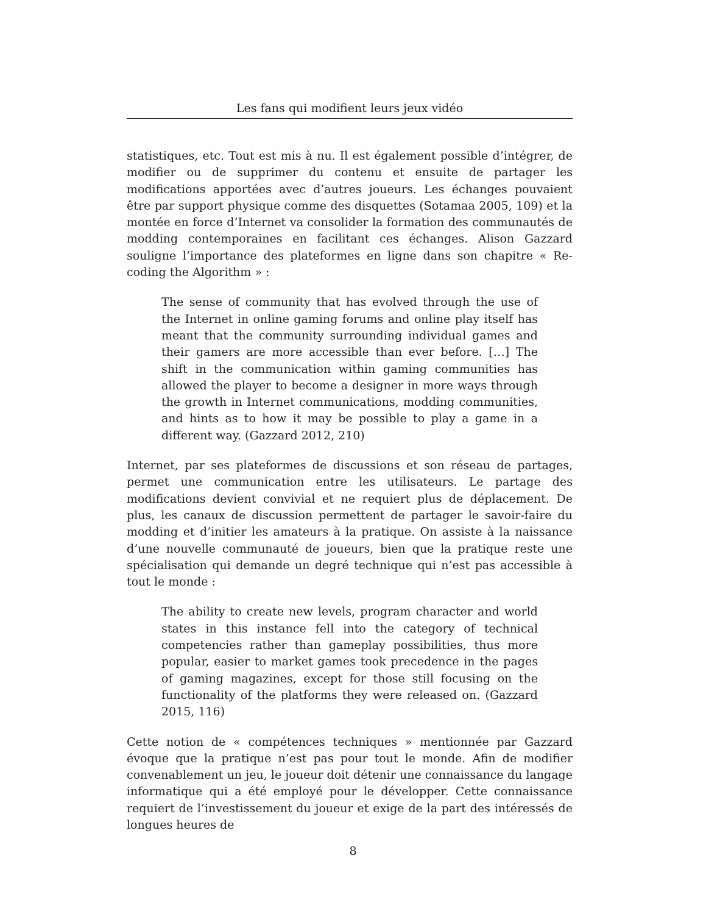Les fans qui modifient leurs jeux vidéo
statistiques, etc. Tout est mis à nu. Il est également possible d’intégrer, de modifier ou de supprimer du contenu et ensuite de partager les modifications apportées avec d’autres joueurs. Les échanges pouvaient être par support physique comme des disquettes (Sotamaa 2005, 109) et la montée en force d’Internet va consolider la formation des communautés de modding contemporaines en facilitant ces échanges. Alison Gazzard souligne l’importance des plateformes en ligne dans son chapitre « Re-coding the Algorithm » :
The sense of community that has evolved through the use of the Internet in online gaming forums and online play itself has meant that the community surrounding individual games and their gamers are more accessible than ever before. […] The shift in the communication within gaming communities has allowed the player to become a designer in more ways through the growth in Internet communications, modding communities, and hints as to how it may be possible to play a game in a different way. (Gazzard 2012, 210)
Internet, par ses plateformes de discussions et son réseau de partages, permet une communication entre les utilisateurs. Le partage des modifications devient convivial et ne requiert plus de déplacement. De plus, les canaux de discussion permettent de partager le savoir-faire du modding et d’initier les amateurs à la pratique. On assiste à la naissance d’une nouvelle communauté de joueurs, bien que la pratique reste une spécialisation qui demande un degré technique qui n’est pas accessible à tout le monde :
The ability to create new levels, program character and world states in this instance fell into the category of technical competencies rather than gameplay possibilities, thus more popular, easier to market games took precedence in the pages of gaming magazines, except for those still focusing on the functionality of the platforms they were released on. (Gazzard 2015, 116)
Cette notion de « compétences techniques » mentionnée par Gazzard évoque que la pratique n’est pas pour tout le monde. Afin de modifier convenablement un jeu, le joueur doit détenir une connaissance du langage informatique qui a été employé pour le développer. Cette connaissance requiert de l’investissement du joueur et exige de la part des intéressés de longues heures de
8